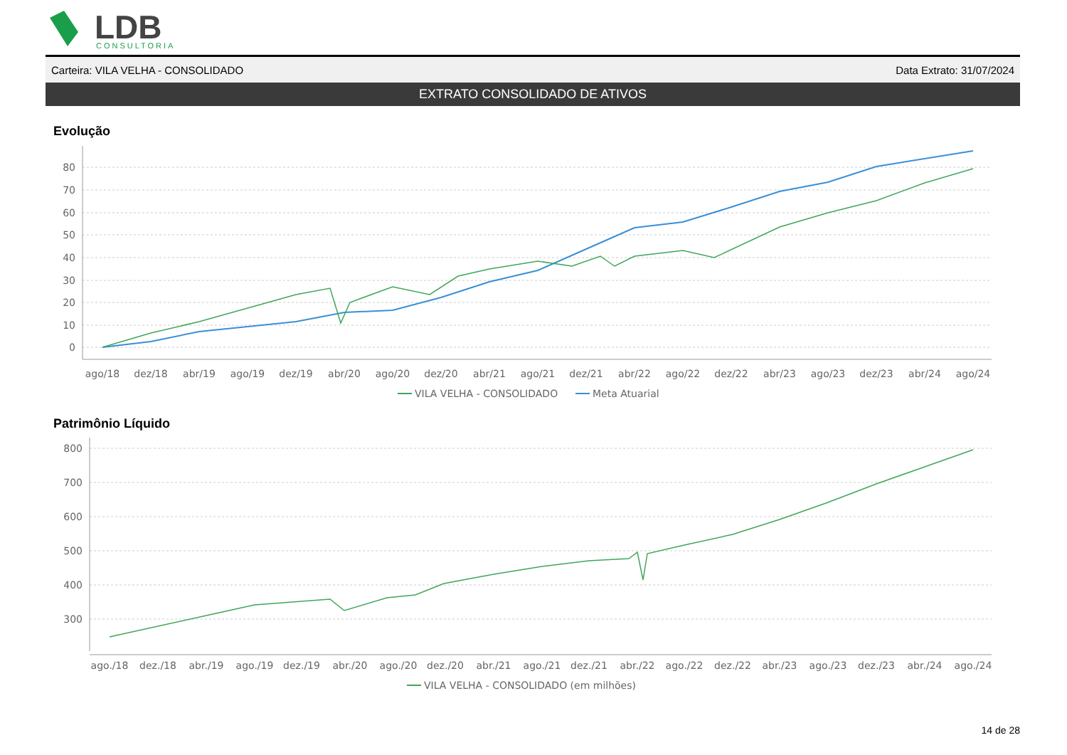LDB
CONSULTORIA
Carteira: VILA VELHA - CONSOLIDADO Data Extrato: 31/07/2024
EXTRATO CONSOLIDADO DE ATIVOS
Evolução
80
70
60
50
40
30
20
10
0
ago/18
dez/18
abr/19
ago/19
dez/19
abr/20
ago/20
dez/20
abr/21
ago/21
dez/21
abr/22
ago/22
dez/22
abr/23
ago/23
dez/23
abr/24
ago/24
VILA VELHA - CONSOLIDADO
Meta Atuarial
Patrimônio Líquido
800
700
600
500
400
300
ago./18
dez./18
abr./19
ago./19
dez./19
abr./20
ago./20
dez./20
abr./21
ago./21
dez./21
abr./22
ago./22
dez./22
abr./23
ago./23
dez./23
abr./24
ago./24
VILA VELHA - CONSOLIDADO (em milhões)
14 de 28